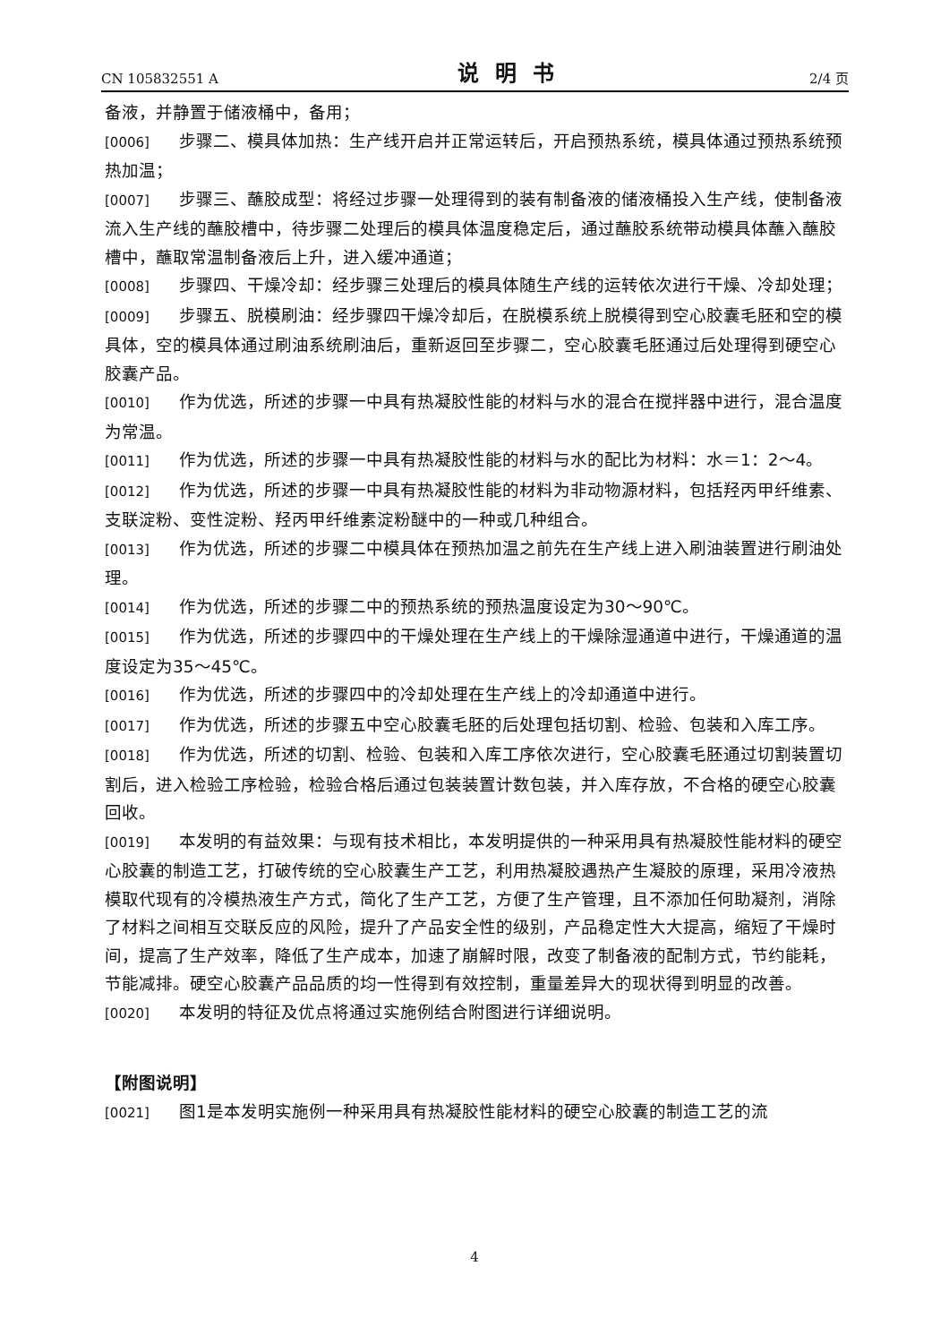CN 105832551 A 说明书 2/4 页
备液，并静置于储液桶中，备用；
[0006] 步骤二、模具体加热：生产线开启并正常运转后，开启预热系统，模具体通过预热系统预热加温；
[0007] 步骤三、蘸胶成型：将经过步骤一处理得到的装有制备液的储液桶投入生产线，使制备液流入生产线的蘸胶槽中，待步骤二处理后的模具体温度稳定后，通过蘸胶系统带动模具体蘸入蘸胶槽中，蘸取常温制备液后上升，进入缓冲通道；
[0008] 步骤四、干燥冷却：经步骤三处理后的模具体随生产线的运转依次进行干燥、冷却处理；
[0009] 步骤五、脱模刷油：经步骤四干燥冷却后，在脱模系统上脱模得到空心胶囊毛胚和空的模具体，空的模具体通过刷油系统刷油后，重新返回至步骤二，空心胶囊毛胚通过后处理得到硬空心胶囊产品。
[0010] 作为优选，所述的步骤一中具有热凝胶性能的材料与水的混合在搅拌器中进行，混合温度为常温。
[0011] 作为优选，所述的步骤一中具有热凝胶性能的材料与水的配比为材料：水＝1：2～4。
[0012] 作为优选，所述的步骤一中具有热凝胶性能的材料为非动物源材料，包括羟丙甲纤维素、支联淀粉、变性淀粉、羟丙甲纤维素淀粉醚中的一种或几种组合。
[0013] 作为优选，所述的步骤二中模具体在预热加温之前先在生产线上进入刷油装置进行刷油处理。
[0014] 作为优选，所述的步骤二中的预热系统的预热温度设定为30～90℃。
[0015] 作为优选，所述的步骤四中的干燥处理在生产线上的干燥除湿通道中进行，干燥通道的温度设定为35～45℃。
[0016] 作为优选，所述的步骤四中的冷却处理在生产线上的冷却通道中进行。
[0017] 作为优选，所述的步骤五中空心胶囊毛胚的后处理包括切割、检验、包装和入库工序。
[0018] 作为优选，所述的切割、检验、包装和入库工序依次进行，空心胶囊毛胚通过切割装置切割后，进入检验工序检验，检验合格后通过包装装置计数包装，并入库存放，不合格的硬空心胶囊回收。
[0019] 本发明的有益效果：与现有技术相比，本发明提供的一种采用具有热凝胶性能材料的硬空心胶囊的制造工艺，打破传统的空心胶囊生产工艺，利用热凝胶遇热产生凝胶的原理，采用冷液热模取代现有的冷模热液生产方式，简化了生产工艺，方便了生产管理，且不添加任何助凝剂，消除了材料之间相互交联反应的风险，提升了产品安全性的级别，产品稳定性大大提高，缩短了干燥时间，提高了生产效率，降低了生产成本，加速了崩解时限，改变了制备液的配制方式，节约能耗，节能减排。硬空心胶囊产品品质的均一性得到有效控制，重量差异大的现状得到明显的改善。
[0020] 本发明的特征及优点将通过实施例结合附图进行详细说明。
【附图说明】
[0021] 图1是本发明实施例一种采用具有热凝胶性能材料的硬空心胶囊的制造工艺的流
4